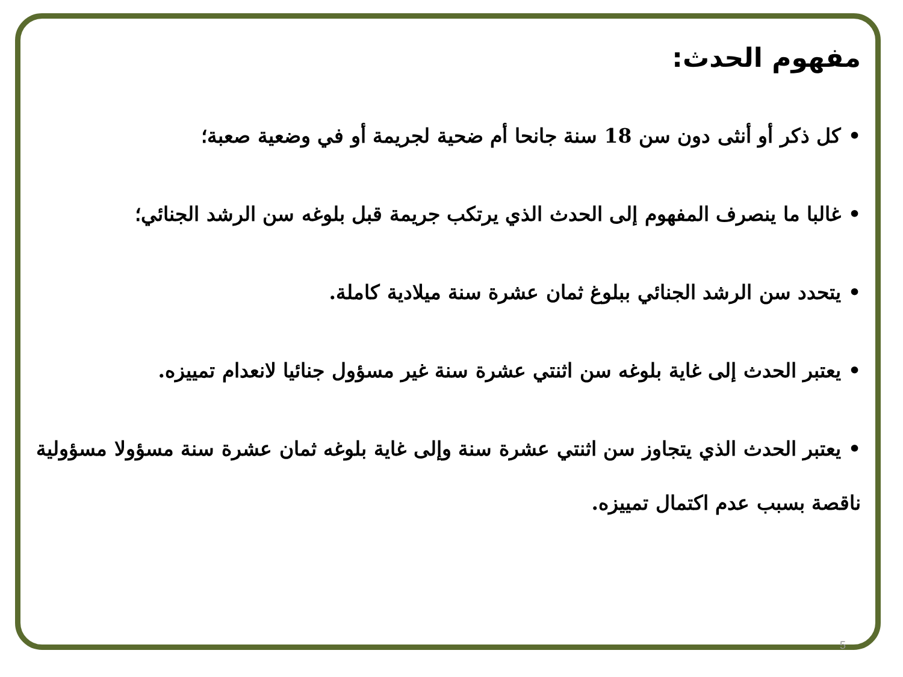مفهوم الحدث:
• كل ذكر أو أنثى دون سن 18 سنة جانحا أم ضحية لجريمة أو في وضعية صعبة؛
• غالبا ما ينصرف المفهوم إلى الحدث الذي يرتكب جريمة قبل بلوغه سن الرشد الجنائي؛
• يتحدد سن الرشد الجنائي ببلوغ ثمان عشرة سنة ميلادية كاملة.
• يعتبر الحدث إلى غاية بلوغه سن اثنتي عشرة سنة غير مسؤول جنائيا لانعدام تمييزه.
• يعتبر الحدث الذي يتجاوز سن اثنتي عشرة سنة وإلى غاية بلوغه ثمان عشرة سنة مسؤولا مسؤولية ناقصة بسبب عدم اكتمال تمييزه.
5